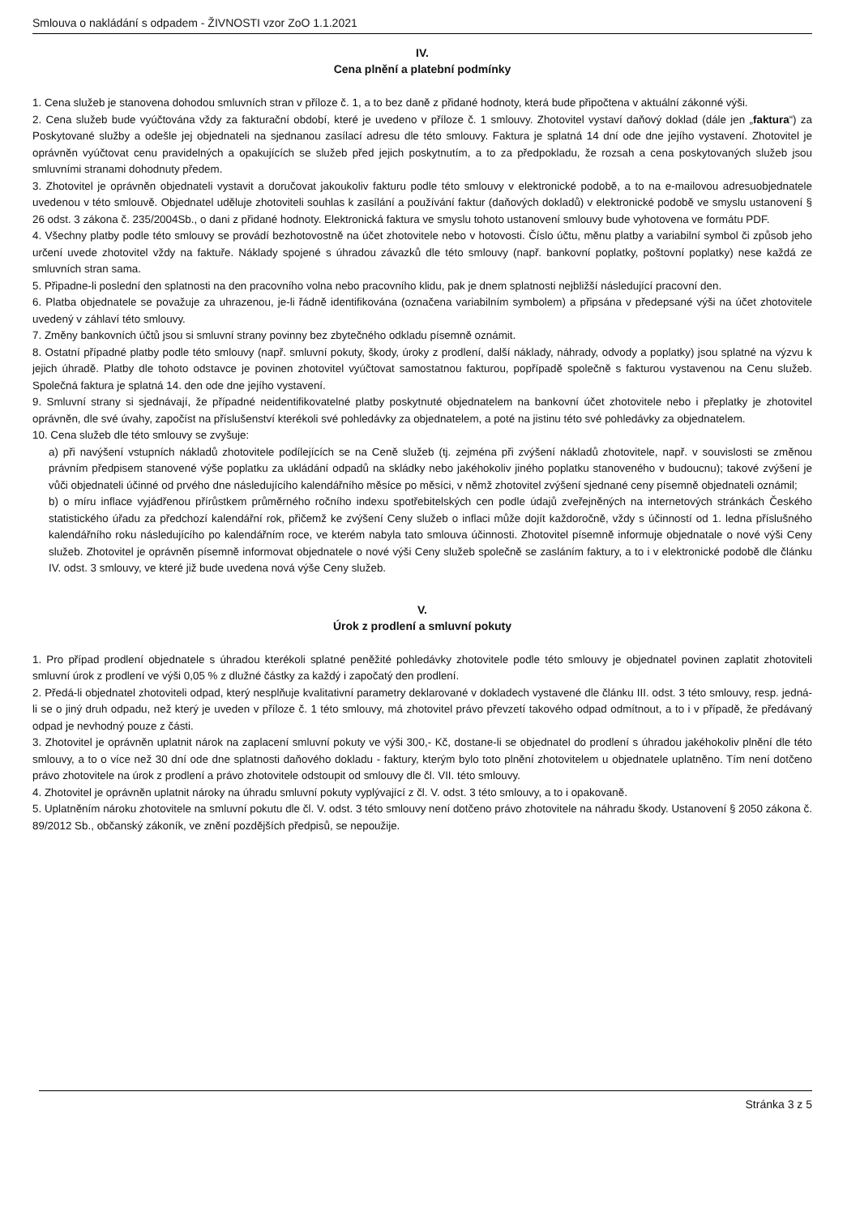Smlouva o nakládání s odpadem - ŽIVNOSTI vzor ZoO 1.1.2021
IV.
Cena plnění a platební podmínky
1. Cena služeb je stanovena dohodou smluvních stran v příloze č. 1, a to bez daně z přidané hodnoty, která bude připočtena v aktuální zákonné výši.
2. Cena služeb bude vyúčtována vždy za fakturační období, které je uvedeno v příloze č. 1 smlouvy. Zhotovitel vystaví daňový doklad (dále jen „faktura“) za Poskytované služby a odešle jej objednateli na sjednanou zasílací adresu dle této smlouvy. Faktura je splatná 14 dní ode dne jejího vystavení. Zhotovitel je oprávněn vyúčtovat cenu pravidelných a opakujících se služeb před jejich poskytnutím, a to za předpokladu, že rozsah a cena poskytovaných služeb jsou smluvními stranami dohodnuty předem.
3. Zhotovitel je oprávněn objednateli vystavit a doručovat jakoukoliv fakturu podle této smlouvy v elektronické podobě, a to na e-mailovou adresuobjednatele uvedenou v této smlouvě. Objednatel uděluje zhotoviteli souhlas k zasílání a používání faktur (daňových dokladů) v elektronické podobě ve smyslu ustanovení § 26 odst. 3 zákona č. 235/2004Sb., o dani z přidané hodnoty. Elektronická faktura ve smyslu tohoto ustanovení smlouvy bude vyhotovena ve formátu PDF.
4. Všechny platby podle této smlouvy se provádí bezhotovostně na účet zhotovitele nebo v hotovosti. Číslo účtu, měnu platby a variabilní symbol či způsob jeho určení uvede zhotovitel vždy na faktuře. Náklady spojené s úhradou závazků dle této smlouvy (např. bankovní poplatky, poštovní poplatky) nese každá ze smluvních stran sama.
5. Připadne-li poslední den splatnosti na den pracovního volna nebo pracovního klidu, pak je dnem splatnosti nejbližší následující pracovní den.
6. Platba objednatele se považuje za uhrazenou, je-li řádně identifikována (označena variabilním symbolem) a připsána v předepsané výši na účet zhotovitele uvedený v záhlaví této smlouvy.
7. Změny bankovních účtů jsou si smluvní strany povinny bez zbytečného odkladu písemně oznámit.
8. Ostatní případné platby podle této smlouvy (např. smluvní pokuty, škody, úroky z prodlení, další náklady, náhrady, odvody a poplatky) jsou splatné na výzvu k jejich úhradě. Platby dle tohoto odstavce je povinen zhotovitel vyúčtovat samostatnou fakturou, popřípadě společně s fakturou vystavenou na Cenu služeb. Společná faktura je splatná 14. den ode dne jejího vystavení.
9. Smluvní strany si sjednávají, že případné neidentifikovatelné platby poskytnuté objednatelem na bankovní účet zhotovitele nebo i přeplatky je zhotovitel oprávněn, dle své úvahy, započíst na příslušenství kterékoli své pohledávky za objednatelem, a poté na jistinu této své pohledávky za objednatelem.
10. Cena služeb dle této smlouvy se zvyšuje:
a) při navýšení vstupních nákladů zhotovitele podílejících se na Ceně služeb (tj. zejména při zvýšení nákladů zhotovitele, např. v souvislosti se změnou právním předpisem stanovené výše poplatku za ukládání odpadů na skládky nebo jakéhokoliv jiného poplatku stanoveného v budoucnu); takové zvýšení je vůči objednateli účinné od prvého dne následujícího kalendářního měsíce po měsíci, v němž zhotovitel zvýšení sjednané ceny písemně objednateli oznámil;
b) o míru inflace vyjádřenou přírůstkem průměrného ročního indexu spotřebitelských cen podle údajů zveřejněných na internetových stránkách Českého statistického úřadu za předchozí kalendářní rok, přičemž ke zvýšení Ceny služeb o inflaci může dojít každoročně, vždy s účinností od 1. ledna příslušného kalendářního roku následujícího po kalendářním roce, ve kterém nabyla tato smlouva účinnosti. Zhotovitel písemně informuje objednatale o nové výši Ceny služeb. Zhotovitel je oprávněn písemně informovat objednatele o nové výši Ceny služeb společně se zasláním faktury, a to i v elektronické podobě dle článku IV. odst. 3 smlouvy, ve které již bude uvedena nová výše Ceny služeb.
V.
Úrok z prodlení a smluvní pokuty
1. Pro případ prodlení objednatele s úhradou kterékoli splatné peněžité pohledávky zhotovitele podle této smlouvy je objednatel povinen zaplatit zhotoviteli smluvní úrok z prodlení ve výši 0,05 % z dlužné částky za každý i započatý den prodlení.
2. Předá-li objednatel zhotoviteli odpad, který nesplňuje kvalitativní parametry deklarované v dokladech vystavené dle článku III. odst. 3 této smlouvy, resp. jedná-li se o jiný druh odpadu, než který je uveden v příloze č. 1 této smlouvy, má zhotovitel právo převzetí takového odpad odmítnout, a to i v případě, že předávaný odpad je nevhodný pouze z části.
3. Zhotovitel je oprávněn uplatnit nárok na zaplacení smluvní pokuty ve výši 300,- Kč, dostane-li se objednatel do prodlení s úhradou jakéhokoliv plnění dle této smlouvy, a to o více než 30 dní ode dne splatnosti daňového dokladu - faktury, kterým bylo toto plnění zhotovitelem u objednatele uplatněno. Tím není dotčeno právo zhotovitele na úrok z prodlení a právo zhotovitele odstoupit od smlouvy dle čl. VII. této smlouvy.
4. Zhotovitel je oprávněn uplatnit nároky na úhradu smluvní pokuty vyplývající z čl. V. odst. 3 této smlouvy, a to i opakovaně.
5. Uplatněním nároku zhotovitele na smluvní pokutu dle čl. V. odst. 3 této smlouvy není dotčeno právo zhotovitele na náhradu škody. Ustanovení § 2050 zákona č. 89/2012 Sb., občanský zákoník, ve znění pozdějších předpisů, se nepoužije.
Stránka 3 z 5